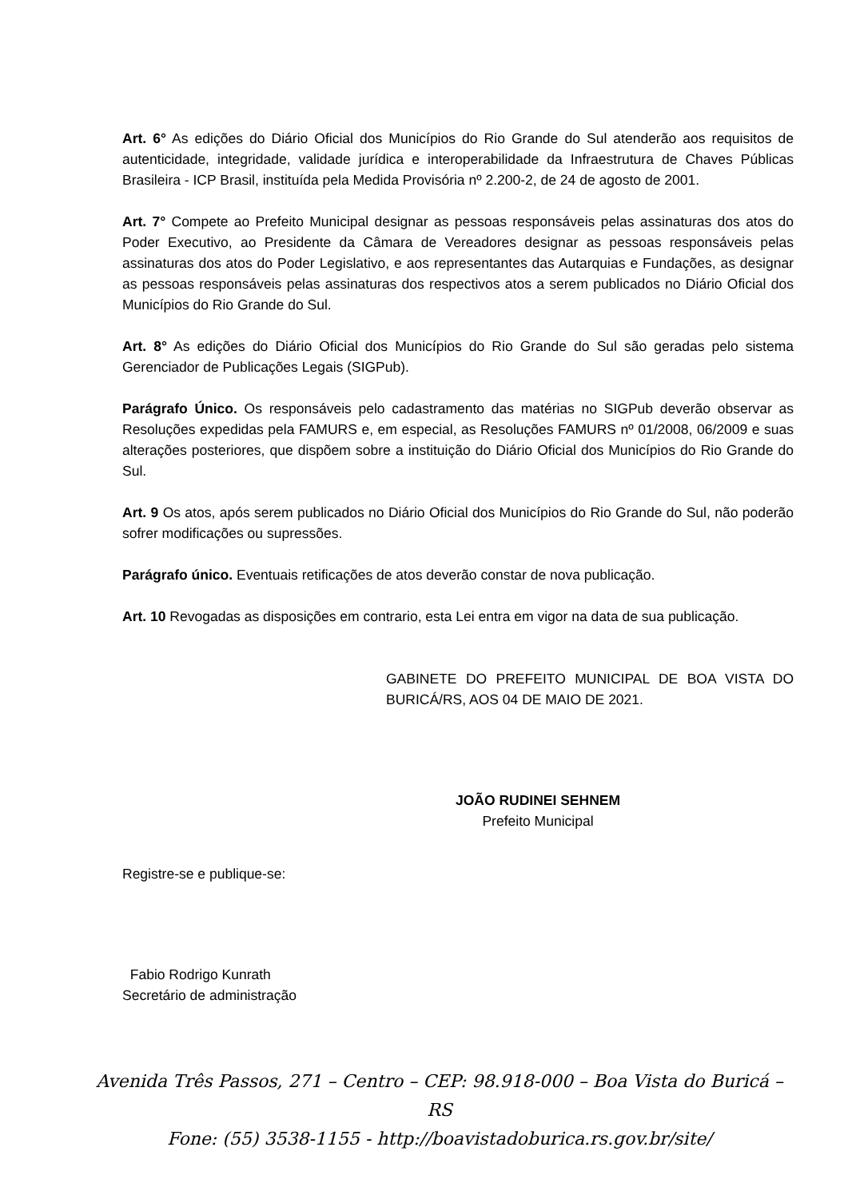Art. 6° As edições do Diário Oficial dos Municípios do Rio Grande do Sul atenderão aos requisitos de autenticidade, integridade, validade jurídica e interoperabilidade da Infraestrutura de Chaves Públicas Brasileira - ICP Brasil, instituída pela Medida Provisória nº 2.200-2, de 24 de agosto de 2001.
Art. 7° Compete ao Prefeito Municipal designar as pessoas responsáveis pelas assinaturas dos atos do Poder Executivo, ao Presidente da Câmara de Vereadores designar as pessoas responsáveis pelas assinaturas dos atos do Poder Legislativo, e aos representantes das Autarquias e Fundações, as designar as pessoas responsáveis pelas assinaturas dos respectivos atos a serem publicados no Diário Oficial dos Municípios do Rio Grande do Sul.
Art. 8° As edições do Diário Oficial dos Municípios do Rio Grande do Sul são geradas pelo sistema Gerenciador de Publicações Legais (SIGPub).
Parágrafo Único. Os responsáveis pelo cadastramento das matérias no SIGPub deverão observar as Resoluções expedidas pela FAMURS e, em especial, as Resoluções FAMURS nº 01/2008, 06/2009 e suas alterações posteriores, que dispõem sobre a instituição do Diário Oficial dos Municípios do Rio Grande do Sul.
Art. 9 Os atos, após serem publicados no Diário Oficial dos Municípios do Rio Grande do Sul, não poderão sofrer modificações ou supressões.
Parágrafo único. Eventuais retificações de atos deverão constar de nova publicação.
Art. 10 Revogadas as disposições em contrario, esta Lei entra em vigor na data de sua publicação.
GABINETE DO PREFEITO MUNICIPAL DE BOA VISTA DO BURICÁ/RS, AOS 04 DE MAIO DE 2021.
JOÃO RUDINEI SEHNEM
Prefeito Municipal
Registre-se e publique-se:
Fabio Rodrigo Kunrath
Secretário de administração
Avenida Três Passos, 271 – Centro – CEP: 98.918-000 – Boa Vista do Buricá – RS
Fone: (55) 3538-1155 - http://boavistadoburica.rs.gov.br/site/